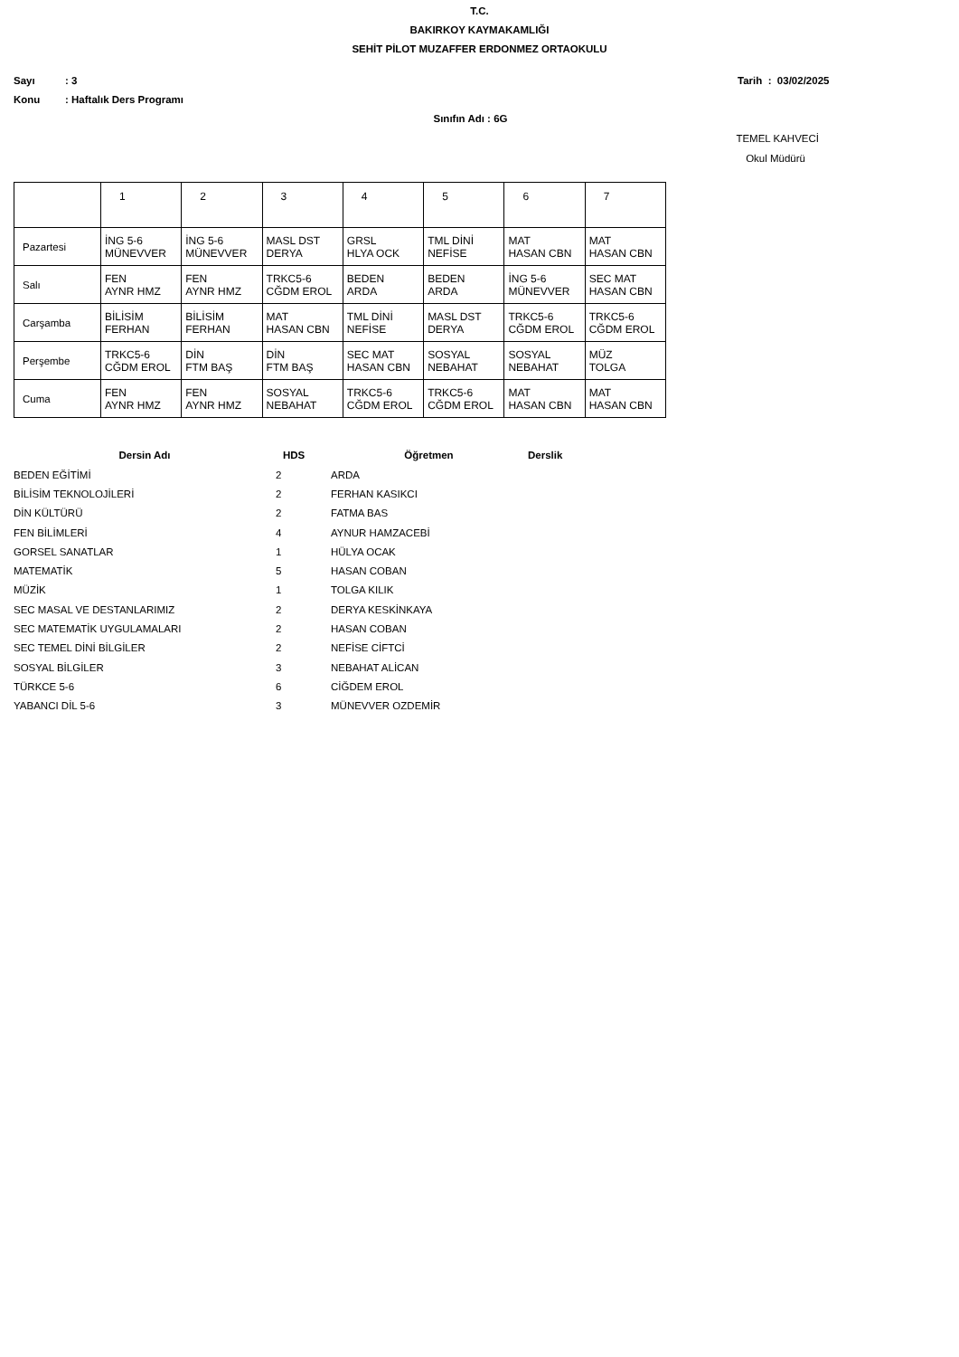T.C.
BAKIRKOY KAYMAKAMLIĞI
SEHİT PİLOT MUZAFFER ERDONMEZ ORTAOKULU
Sayı: 3 Tarih : 03/02/2025
Konu: Haftalık Ders Programı
Sınıfın Adı : 6G
TEMEL KAHVECİ
Okul Müdürü
| | 1 | 2 | 3 | 4 | 5 | 6 | 7 |
| --- | --- | --- | --- | --- | --- | --- | --- |
| Pazartesi | İNG 5-6 MÜNEVVER | İNG 5-6 MÜNEVVER | MASL DST DERYA | GRSL HLYA OCK | TML DİNİ NEFİSE | MAT HASAN CBN | MAT HASAN CBN |
| Salı | FEN AYNR HMZ | FEN AYNR HMZ | TRKC5-6 CĞDM EROL | BEDEN ARDA | BEDEN ARDA | İNG 5-6 MÜNEVVER | SEC MAT HASAN CBN |
| Carşamba | BİLİSİM FERHAN | BİLİSİM FERHAN | MAT HASAN CBN | TML DİNİ NEFİSE | MASL DST DERYA | TRKC5-6 CĞDM EROL | TRKC5-6 CĞDM EROL |
| Perşembe | TRKC5-6 CĞDM EROL | DİN FTM BAŞ | DİN FTM BAŞ | SEC MAT HASAN CBN | SOSYAL NEBAHAT | SOSYAL NEBAHAT | MÜZ TOLGA |
| Cuma | FEN AYNR HMZ | FEN AYNR HMZ | SOSYAL NEBAHAT | TRKC5-6 CĞDM EROL | TRKC5-6 CĞDM EROL | MAT HASAN CBN | MAT HASAN CBN |
| Dersin Adı | HDS | Öğretmen | Derslik |
| --- | --- | --- | --- |
| BEDEN EĞİTİMİ | 2 | ARDA | |
| BİLİSİM TEKNOLOJİLERİ | 2 | FERHAN KASIKCI | |
| DİN KÜLTÜRÜ | 2 | FATMA BAS | |
| FEN BİLİMLERİ | 4 | AYNUR HAMZACEBİ | |
| GORSEL SANATLAR | 1 | HÜLYA OCAK | |
| MATEMATİK | 5 | HASAN COBAN | |
| MÜZİK | 1 | TOLGA KILIK | |
| SEC MASAL VE DESTANLARIMIZ | 2 | DERYA KESKİNKAYA | |
| SEC MATEMATİK UYGULAMALARI | 2 | HASAN COBAN | |
| SEC TEMEL DİNİ BİLGİLER | 2 | NEFİSE CİFTCİ | |
| SOSYAL BİLGİLER | 3 | NEBAHAT ALİCAN | |
| TÜRKCE 5-6 | 6 | CİĞDEM EROL | |
| YABANCI DİL 5-6 | 3 | MÜNEVVER OZDEMİR | |